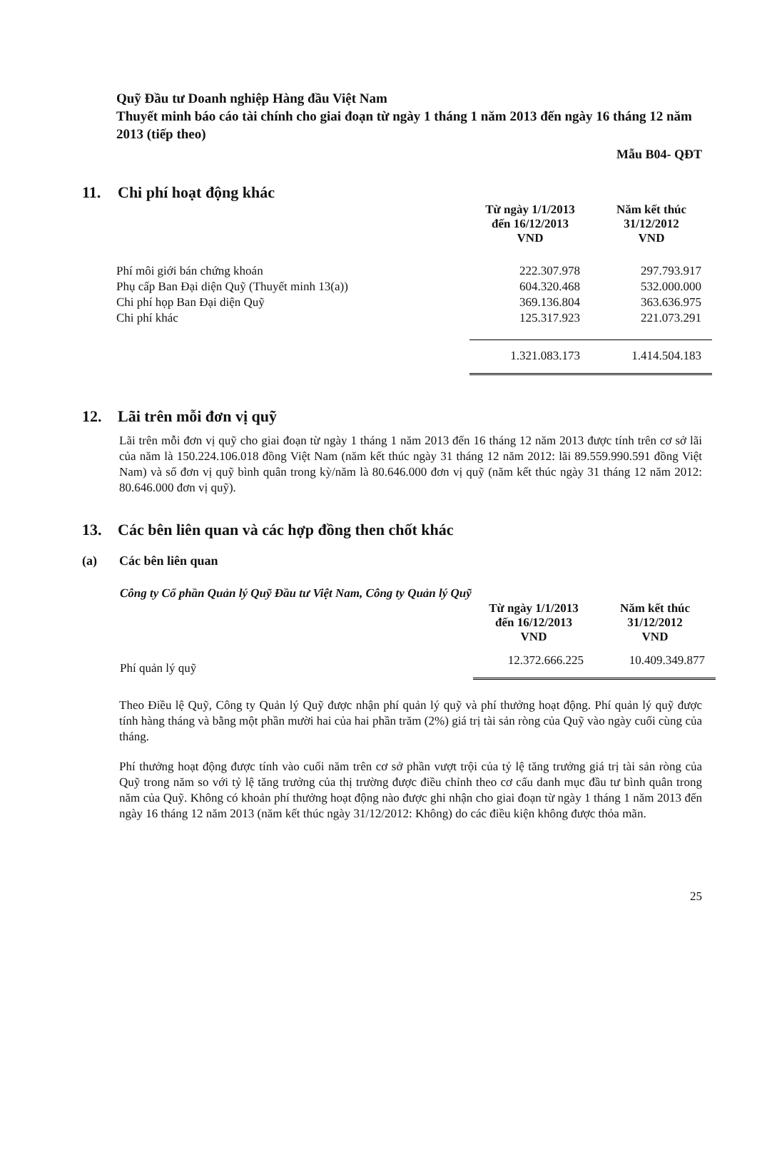Quỹ Đầu tư Doanh nghiệp Hàng đầu Việt Nam
Thuyết minh báo cáo tài chính cho giai đoạn từ ngày 1 tháng 1 năm 2013 đến ngày 16 tháng 12 năm 2013 (tiếp theo)
Mẫu B04- QĐT
11. Chi phí hoạt động khác
| | Từ ngày 1/1/2013 đến 16/12/2013 VND | Năm kết thúc 31/12/2012 VND |
| Phí môi giới bán chứng khoán | 222.307.978 | 297.793.917 |
| Phụ cấp Ban Đại diện Quỹ (Thuyết minh 13(a)) | 604.320.468 | 532.000.000 |
| Chi phí họp Ban Đại diện Quỹ | 369.136.804 | 363.636.975 |
| Chi phí khác | 125.317.923 | 221.073.291 |
| | 1.321.083.173 | 1.414.504.183 |
12. Lãi trên mỗi đơn vị quỹ
Lãi trên mỗi đơn vị quỹ cho giai đoạn từ ngày 1 tháng 1 năm 2013 đến 16 tháng 12 năm 2013 được tính trên cơ sở lãi của năm là 150.224.106.018 đồng Việt Nam (năm kết thúc ngày 31 tháng 12 năm 2012: lãi 89.559.990.591 đồng Việt Nam) và số đơn vị quỹ bình quân trong kỳ/năm là 80.646.000 đơn vị quỹ (năm kết thúc ngày 31 tháng 12 năm 2012: 80.646.000 đơn vị quỹ).
13. Các bên liên quan và các hợp đồng then chốt khác
(a) Các bên liên quan
Công ty Cổ phần Quản lý Quỹ Đầu tư Việt Nam, Công ty Quản lý Quỹ
| | Từ ngày 1/1/2013 đến 16/12/2013 VND | Năm kết thúc 31/12/2012 VND |
| Phí quản lý quỹ | 12.372.666.225 | 10.409.349.877 |
Theo Điều lệ Quỹ, Công ty Quản lý Quỹ được nhận phí quản lý quỹ và phí thưởng hoạt động. Phí quản lý quỹ được tính hàng tháng và bằng một phần mười hai của hai phần trăm (2%) giá trị tài sản ròng của Quỹ vào ngày cuối cùng của tháng.
Phí thưởng hoạt động được tính vào cuối năm trên cơ sở phần vượt trội của tỷ lệ tăng trưởng giá trị tài sản ròng của Quỹ trong năm so với tỷ lệ tăng trưởng của thị trường được điều chỉnh theo cơ cấu danh mục đầu tư bình quân trong năm của Quỹ. Không có khoản phí thưởng hoạt động nào được ghi nhận cho giai đoạn từ ngày 1 tháng 1 năm 2013 đến ngày 16 tháng 12 năm 2013 (năm kết thúc ngày 31/12/2012: Không) do các điều kiện không được thỏa mãn.
25